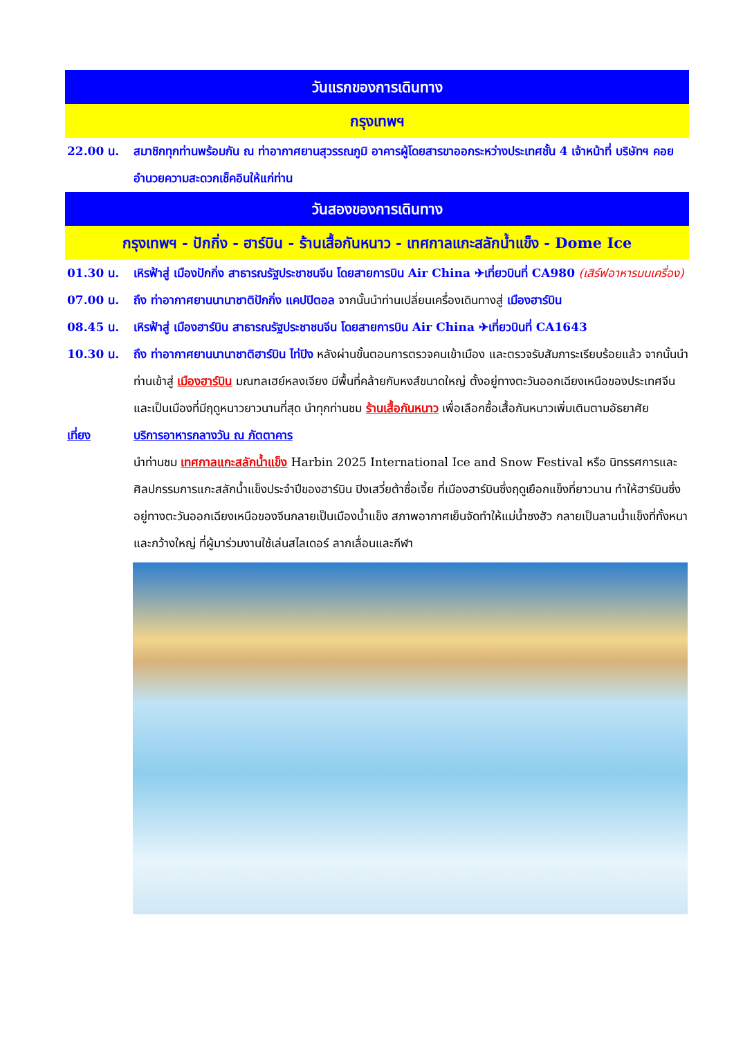วันแรกของการเดินทาง
กรุงเทพฯ
22.00 น. สมาชิกทุกท่านพร้อมกัน ณ ท่าอากาศยานสุวรรณภูมิ อาคารผู้โดยสารขาออกระหว่างประเทศชั้น 4 เจ้าหน้าที่ บริษัทฯ คอยอำนวยความสะดวกเช็คอินให้แก่ท่าน
วันสองของการเดินทาง
กรุงเทพฯ - ปักกิ่ง - ฮาร์บิน - ร้านเสื้อกันหนาว - เทศกาลแกะสลักน้ำแข็ง - Dome Ice
01.30 น. เหิรฟ้าสู่ เมืองปักกิ่ง สาธารณรัฐประชาชนจีน โดยสายการบิน Air China ✈เที่ยวบินที่ CA980 (เสิร์ฟอาหารบนเครื่อง)
07.00 น. ถึง ท่าอากาศยานนานาชาติปักกิ่ง แคปปิตอล จากนั้นนำท่านเปลี่ยนเครื่องเดินทางสู่ เมืองฮาร์บิน
08.45 น. เหิรฟ้าสู่ เมืองฮาร์บิน สาธารณรัฐประชาชนจีน โดยสายการบิน Air China ✈เที่ยวบินที่ CA1643
10.30 น. ถึง ท่าอากาศยานนานาชาติฮาร์บิน ไท่ปิง หลังผ่านขั้นตอนการตรวจคนเข้าเมือง และตรวจรับสัมภาระเรียบร้อยแล้ว จากนั้นนำท่านเข้าสู่ เมืองฮาร์บิน มณฑลเฮย์หลงเจียง มีพื้นที่คล้ายกับหงส์ขนาดใหญ่ ตั้งอยู่ทางตะวันออกเฉียงเหนือของประเทศจีน และเป็นเมืองที่มีฤดูหนาวยาวนานที่สุด นำทุกท่านชม ร้านเสื้อกันหนาว เพื่อเลือกซื้อเสื้อกันหนาวเพิ่มเติมตามอัธยาศัย
เที่ยง บริการอาหารกลางวัน ณ ภัตตาคาร
นำท่านชม เทศกาลแกะสลักน้ำแข็ง Harbin 2025 International Ice and Snow Festival หรือ นิทรรศการและศิลปกรรมการแกะสลักน้ำแข็งประจำปีของฮาร์บิน ปิงเสวี่ยต้าซื่อเจี้ย ที่เมืองฮาร์บินซึ่งฤดูเยือกแข็งที่ยาวนาน ทำให้ฮาร์บินซึ่งอยู่ทางตะวันออกเฉียงเหนือของจีนกลายเป็นเมืองน้ำแข็ง สภาพอากาศเย็นจัดทำให้แม่น้ำซงฮัว กลายเป็นลานน้ำแข็งที่ทั้งหนาและกว้างใหญ่ ที่ผู้มาร่วมงานใช้เล่นสไลเดอร์ ลากเลื่อนและกีฬา